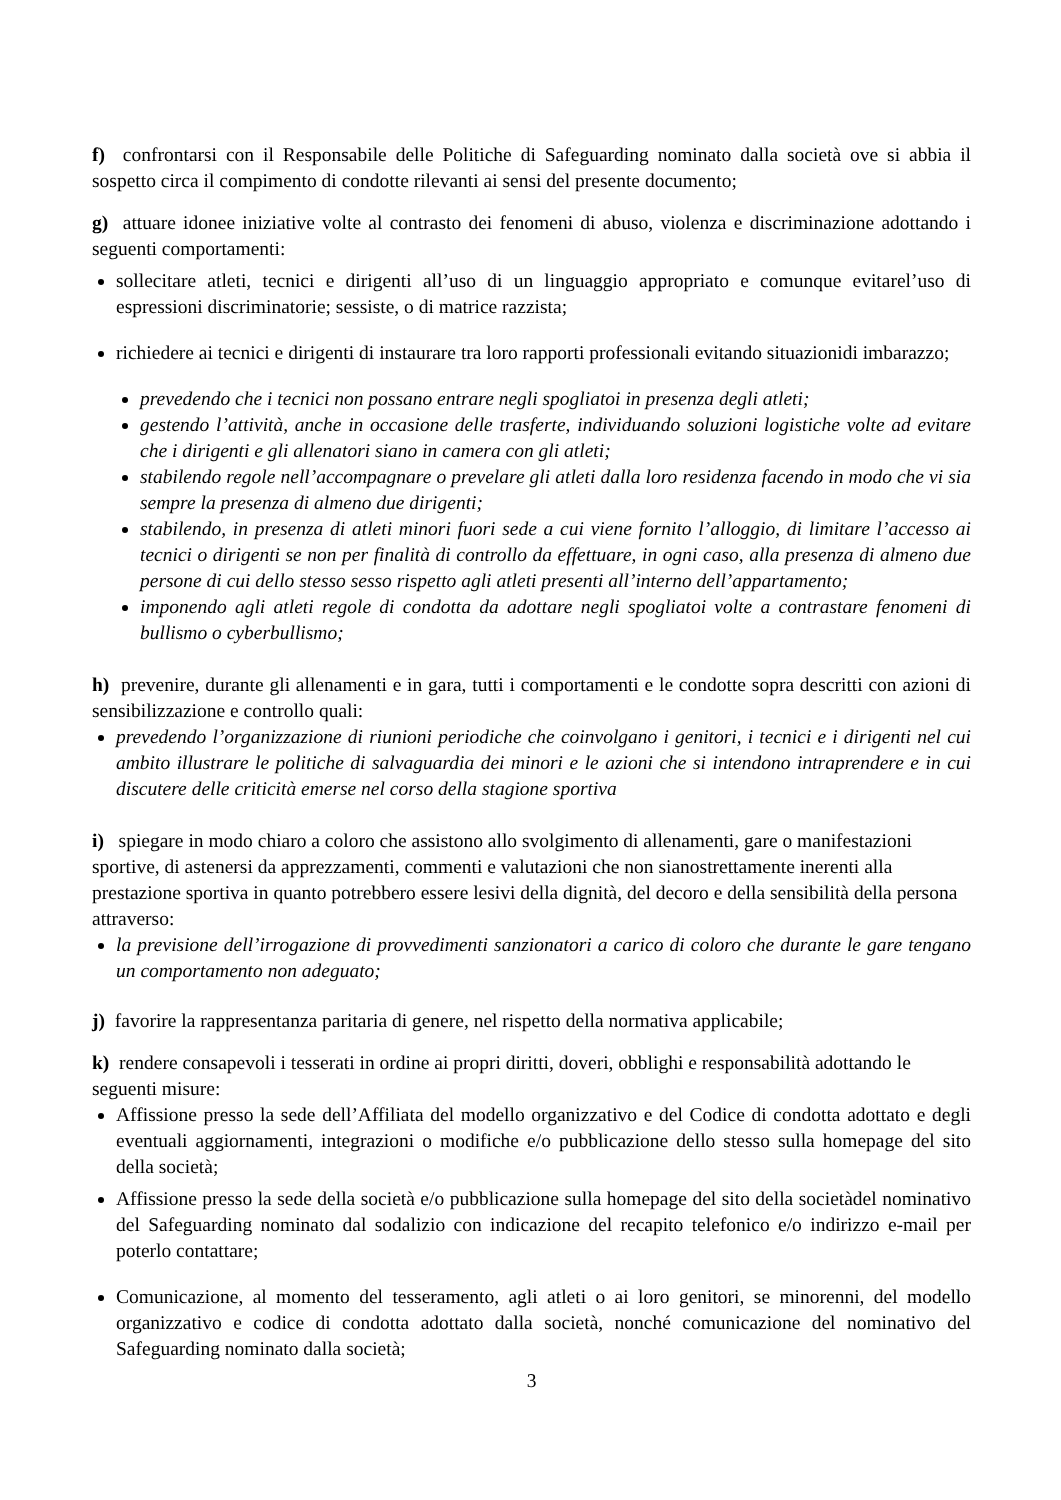f) confrontarsi con il Responsabile delle Politiche di Safeguarding nominato dalla società ove si abbia il sospetto circa il compimento di condotte rilevanti ai sensi del presente documento;
g) attuare idonee iniziative volte al contrasto dei fenomeni di abuso, violenza e discriminazione adottando i seguenti comportamenti:
sollecitare atleti, tecnici e dirigenti all’uso di un linguaggio appropriato e comunque evitarel’uso di espressioni discriminatorie; sessiste, o di matrice razzista;
richiedere ai tecnici e dirigenti di instaurare tra loro rapporti professionali evitando situazionidi imbarazzo;
prevedendo che i tecnici non possano entrare negli spogliatoi in presenza degli atleti;
gestendo l’attività, anche in occasione delle trasferte, individuando soluzioni logistiche volte ad evitare che i dirigenti e gli allenatori siano in camera con gli atleti;
stabilendo regole nell’accompagnare o prevelare gli atleti dalla loro residenza facendo in modo che vi sia sempre la presenza di almeno due dirigenti;
stabilendo, in presenza di atleti minori fuori sede a cui viene fornito l’alloggio, di limitare l’accesso ai tecnici o dirigenti se non per finalità di controllo da effettuare, in ogni caso, alla presenza di almeno due persone di cui dello stesso sesso rispetto agli atleti presenti all’interno dell’appartamento;
imponendo agli atleti regole di condotta da adottare negli spogliatoi volte a contrastare fenomeni di bullismo o cyberbullismo;
h) prevenire, durante gli allenamenti e in gara, tutti i comportamenti e le condotte sopra descritti con azioni di sensibilizzazione e controllo quali:
prevedendo l’organizzazione di riunioni periodiche che coinvolgano i genitori, i tecnici e i dirigenti nel cui ambito illustrare le politiche di salvaguardia dei minori e le azioni che si intendono intraprendere e in cui discutere delle criticità emerse nel corso della stagione sportiva
i) spiegare in modo chiaro a coloro che assistono allo svolgimento di allenamenti, gare o manifestazioni sportive, di astenersi da apprezzamenti, commenti e valutazioni che non sianostrettamente inerenti alla prestazione sportiva in quanto potrebbero essere lesivi della dignità, del decoro e della sensibilità della persona attraverso:
la previsione dell’irrogazione di provvedimenti sanzionatori a carico di coloro che durante le gare tengano un comportamento non adeguato;
j) favorire la rappresentanza paritaria di genere, nel rispetto della normativa applicabile;
k) rendere consapevoli i tesserati in ordine ai propri diritti, doveri, obblighi e responsabilità adottando le seguenti misure:
Affissione presso la sede dell’Affiliata del modello organizzativo e del Codice di condotta adottato e degli eventuali aggiornamenti, integrazioni o modifiche e/o pubblicazione dello stesso sulla homepage del sito della società;
Affissione presso la sede della società e/o pubblicazione sulla homepage del sito della societàdel nominativo del Safeguarding nominato dal sodalizio con indicazione del recapito telefonico e/o indirizzo e-mail per poterlo contattare;
Comunicazione, al momento del tesseramento, agli atleti o ai loro genitori, se minorenni, del modello organizzativo e codice di condotta adottato dalla società, nonché comunicazione del nominativo del Safeguarding nominato dalla società;
3